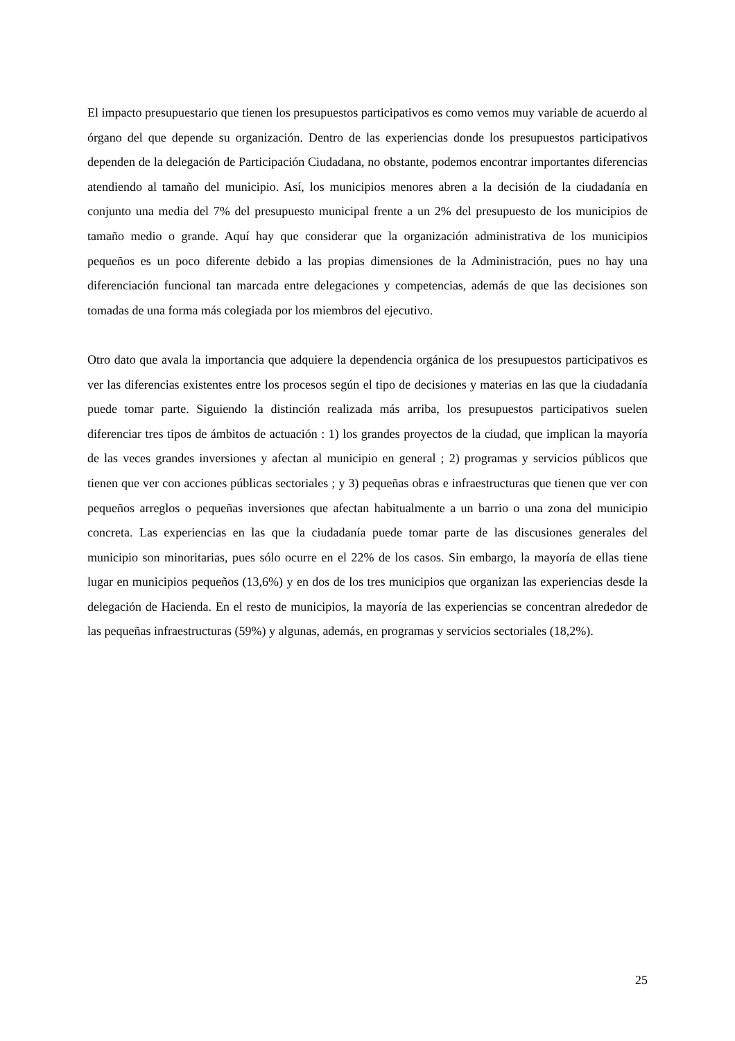El impacto presupuestario que tienen los presupuestos participativos es como vemos muy variable de acuerdo al órgano del que depende su organización. Dentro de las experiencias donde los presupuestos participativos dependen de la delegación de Participación Ciudadana, no obstante, podemos encontrar importantes diferencias atendiendo al tamaño del municipio. Así, los municipios menores abren a la decisión de la ciudadanía en conjunto una media del 7% del presupuesto municipal frente a un 2% del presupuesto de los municipios de tamaño medio o grande. Aquí hay que considerar que la organización administrativa de los municipios pequeños es un poco diferente debido a las propias dimensiones de la Administración, pues no hay una diferenciación funcional tan marcada entre delegaciones y competencias, además de que las decisiones son tomadas de una forma más colegiada por los miembros del ejecutivo.
Otro dato que avala la importancia que adquiere la dependencia orgánica de los presupuestos participativos es ver las diferencias existentes entre los procesos según el tipo de decisiones y materias en las que la ciudadanía puede tomar parte. Siguiendo la distinción realizada más arriba, los presupuestos participativos suelen diferenciar tres tipos de ámbitos de actuación : 1) los grandes proyectos de la ciudad, que implican la mayoría de las veces grandes inversiones y afectan al municipio en general ; 2) programas y servicios públicos que tienen que ver con acciones públicas sectoriales ; y 3) pequeñas obras e infraestructuras que tienen que ver con pequeños arreglos o pequeñas inversiones que afectan habitualmente a un barrio o una zona del municipio concreta. Las experiencias en las que la ciudadanía puede tomar parte de las discusiones generales del municipio son minoritarias, pues sólo ocurre en el 22% de los casos. Sin embargo, la mayoría de ellas tiene lugar en municipios pequeños (13,6%) y en dos de los tres municipios que organizan las experiencias desde la delegación de Hacienda. En el resto de municipios, la mayoría de las experiencias se concentran alrededor de las pequeñas infraestructuras (59%) y algunas, además, en programas y servicios sectoriales (18,2%).
25